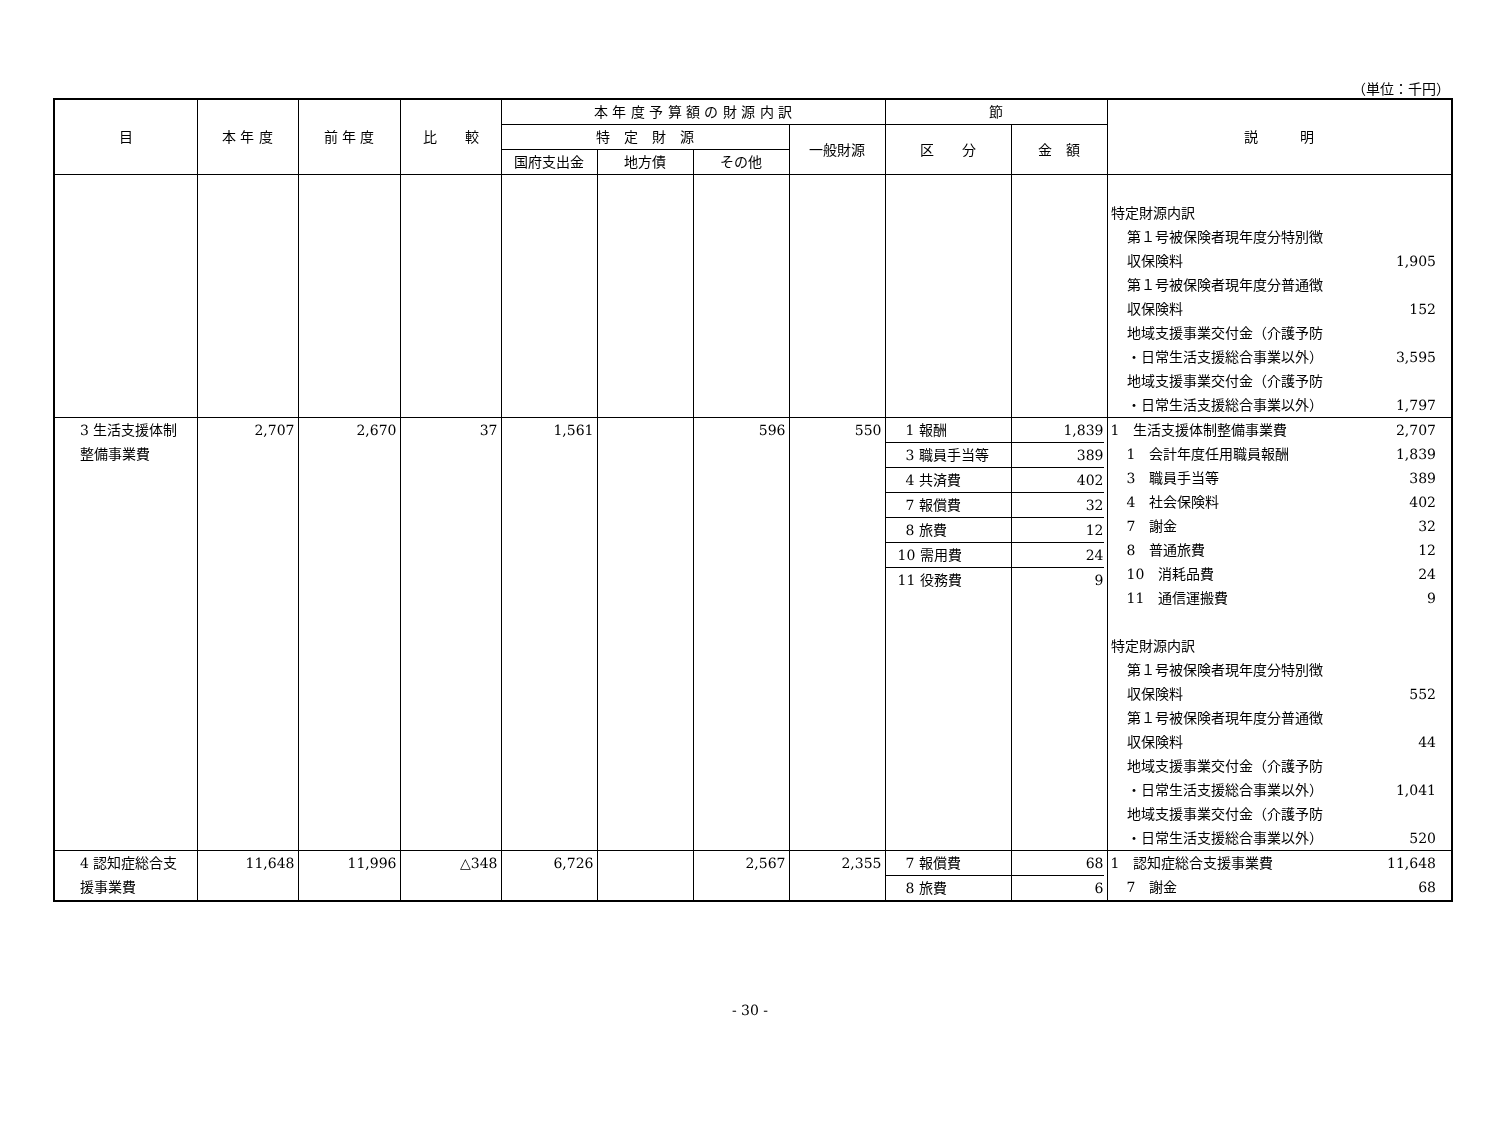（単位：千円）
| 目 | 本 年 度 | 前 年 度 | 比 較 | 本 年 度 予 算 額 の 財 源 内 訳 | | | | 節 | | 説 明 |
| --- | --- | --- | --- | --- | --- | --- | --- | --- | --- | --- |
| | | | | 特 定 財 源 | | | 一般財源 | 区 分 | 金 額 | |
| | | | | 国府支出金 | 地方債 | その他 | | | | |
| | | | | | | | | | | 特定財源内訳 第１号被保険者現年度分特別徴 収保険料 1,905 第１号被保険者現年度分普通徴 収保険料 152 地域支援事業交付金（介護予防 ・日常生活支援総合事業以外） 3,595 地域支援事業交付金（介護予防 ・日常生活支援総合事業以外） 1,797 |
| 3 生活支援体制 整備事業費 | 2,707 | 2,670 | 37 | 1,561 | | 596 | 550 | 1 報酬 3 職員手当等 4 共済費 7 報償費 8 旅費 10 需用費 11 役務費 | 1,839 389 402 32 12 24 9 | 1 生活支援体制整備事業費 2,707 1 会計年度任用職員報酬 1,839 3 職員手当等 389 4 社会保険料 402 7 謝金 32 8 普通旅費 12 10 消耗品費 24 11 通信運搬費 9 特定財源内訳 第１号被保険者現年度分特別徴 収保険料 552 第１号被保険者現年度分普通徴 収保険料 44 地域支援事業交付金（介護予防 ・日常生活支援総合事業以外） 1,041 地域支援事業交付金（介護予防 ・日常生活支援総合事業以外） 520 |
| 4 認知症総合支 援事業費 | 11,648 | 11,996 | △348 | 6,726 | | 2,567 | 2,355 | 7 報償費 8 旅費 | 68 6 | 1 認知症総合支援事業費 11,648 7 謝金 68 |
- 30 -